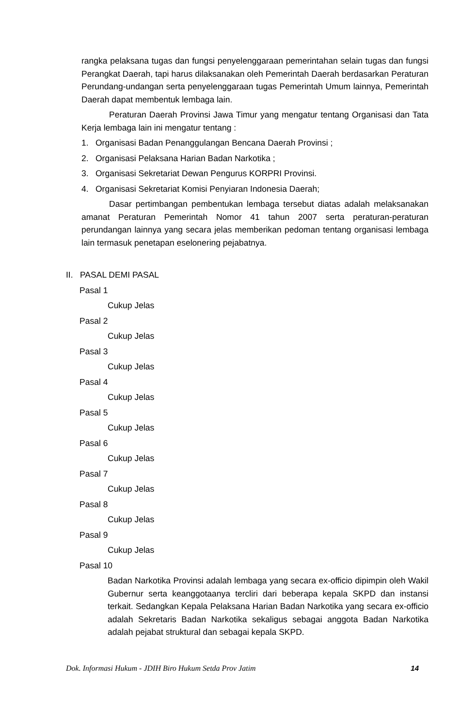rangka pelaksana tugas dan fungsi penyelenggaraan pemerintahan selain tugas dan fungsi Perangkat Daerah, tapi harus dilaksanakan oleh Pemerintah Daerah berdasarkan Peraturan Perundang-undangan serta penyelenggaraan tugas Pemerintah Umum lainnya, Pemerintah Daerah dapat membentuk lembaga lain.
Peraturan Daerah Provinsi Jawa Timur yang mengatur tentang Organisasi dan Tata Kerja lembaga lain ini mengatur tentang :
1. Organisasi Badan Penanggulangan Bencana Daerah Provinsi ;
2. Organisasi Pelaksana Harian Badan Narkotika ;
3. Organisasi Sekretariat Dewan Pengurus KORPRI Provinsi.
4. Organisasi Sekretariat Komisi Penyiaran Indonesia Daerah;
Dasar pertimbangan pembentukan lembaga tersebut diatas adalah melaksanakan amanat Peraturan Pemerintah Nomor 41 tahun 2007 serta peraturan-peraturan perundangan lainnya yang secara jelas memberikan pedoman tentang organisasi lembaga lain termasuk penetapan eselonering pejabatnya.
II. PASAL DEMI PASAL
Pasal 1
Cukup Jelas
Pasal 2
Cukup Jelas
Pasal 3
Cukup Jelas
Pasal 4
Cukup Jelas
Pasal 5
Cukup Jelas
Pasal 6
Cukup Jelas
Pasal 7
Cukup Jelas
Pasal 8
Cukup Jelas
Pasal 9
Cukup Jelas
Pasal 10
Badan Narkotika Provinsi adalah lembaga yang secara ex-officio dipimpin oleh Wakil Gubernur serta keanggotaanya tercliri dari beberapa kepala SKPD dan instansi terkait. Sedangkan Kepala Pelaksana Harian Badan Narkotika yang secara ex-officio adalah Sekretaris Badan Narkotika sekaligus sebagai anggota Badan Narkotika adalah pejabat struktural dan sebagai kepala SKPD.
Dok. Informasi Hukum - JDIH Biro Hukum Setda Prov Jatim 14